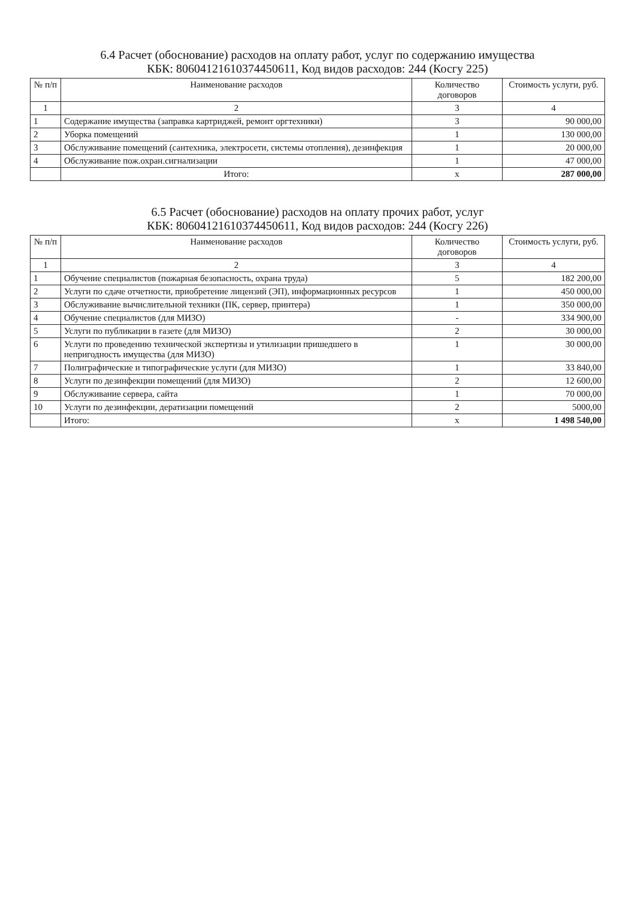6.4 Расчет (обоснование) расходов на оплату работ, услуг по содержанию имущества
КБК: 80604121610374450611, Код видов расходов: 244 (Косгу 225)
| № п/п | Наименование расходов | Количество договоров | Стоимость услуги, руб. |
| --- | --- | --- | --- |
| 1 | 2 | 3 | 4 |
| 1 | Содержание имущества (заправка картриджей, ремонт оргтехники) | 3 | 90 000,00 |
| 2 | Уборка помещений | 1 | 130 000,00 |
| 3 | Обслуживание помещений (сантехника, электросети, системы отопления), дезинфекция | 1 | 20 000,00 |
| 4 | Обслуживание пож.охран.сигнализации | 1 | 47 000,00 |
| | Итого: | х | 287 000,00 |
6.5 Расчет (обоснование) расходов на оплату прочих работ, услуг
КБК: 80604121610374450611, Код видов расходов: 244 (Косгу 226)
| № п/п | Наименование расходов | Количество договоров | Стоимость услуги, руб. |
| --- | --- | --- | --- |
| 1 | 2 | 3 | 4 |
| 1 | Обучение специалистов (пожарная безопасность, охрана труда) | 5 | 182 200,00 |
| 2 | Услуги по сдаче отчетности, приобретение лицензий (ЭП), информационных ресурсов | 1 | 450 000,00 |
| 3 | Обслуживание вычислительной техники (ПК, сервер, принтера) | 1 | 350 000,00 |
| 4 | Обучение специалистов (для МИЗО) | - | 334 900,00 |
| 5 | Услуги по публикации в газете (для МИЗО) | 2 | 30 000,00 |
| 6 | Услуги по проведению технической экспертизы и утилизации пришедшего в непригодность имущества (для МИЗО) | 1 | 30 000,00 |
| 7 | Полиграфические и типографические услуги (для МИЗО) | 1 | 33 840,00 |
| 8 | Услуги по дезинфекции помещений (для МИЗО) | 2 | 12 600,00 |
| 9 | Обслуживание сервера, сайта | 1 | 70 000,00 |
| 10 | Услуги по дезинфекции, дератизации помещений | 2 | 5000,00 |
| | Итого: | х | 1 498 540,00 |